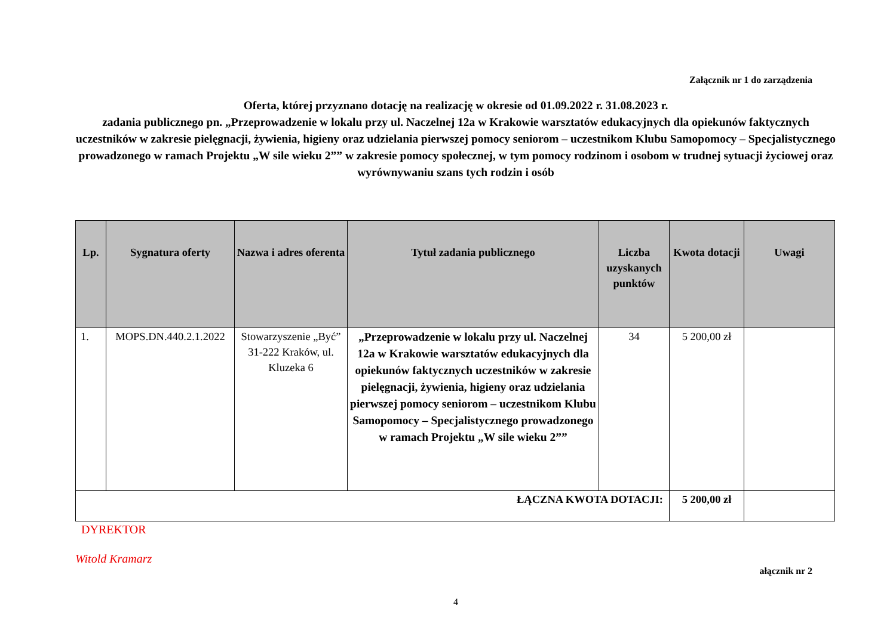Załącznik nr 1 do zarządzenia
Oferta, której przyznano dotację na realizację w okresie od 01.09.2022 r. 31.08.2023 r.
zadania publicznego pn. „Przeprowadzenie w lokalu przy ul. Naczelnej 12a w Krakowie warsztatów edukacyjnych dla opiekunów faktycznych uczestników w zakresie pielęgnacji, żywienia, higieny oraz udzielania pierwszej pomocy seniorom – uczestnikom Klubu Samopomocy – Specjalistycznego prowadzonego w ramach Projektu „W sile wieku 2”” w zakresie pomocy społecznej, w tym pomocy rodzinom i osobom w trudnej sytuacji życiowej oraz wyrównywaniu szans tych rodzin i osób
| Lp. | Sygnatura oferty | Nazwa i adres oferenta | Tytuł zadania publicznego | Liczba uzyskanych punktów | Kwota dotacji | Uwagi |
| --- | --- | --- | --- | --- | --- | --- |
| 1. | MOPS.DN.440.2.1.2022 | Stowarzyszenie „Być” 31-222 Kraków, ul. Kluzeka 6 | „Przeprowadzenie w lokalu przy ul. Naczelnej 12a w Krakowie warsztatów edukacyjnych dla opiekunów faktycznych uczestników w zakresie pielęgnacji, żywienia, higieny oraz udzielania pierwszej pomocy seniorom – uczestnikom Klubu Samopomocy – Specjalistycznego prowadzonego w ramach Projektu „W sile wieku 2”” | 34 | 5 200,00 zł | |
| ŁĄCZNA KWOTA DOTACJI: | | | | | 5 200,00 zł | |
DYREKTOR
Witold Kramarz
ałącznik nr 2
4